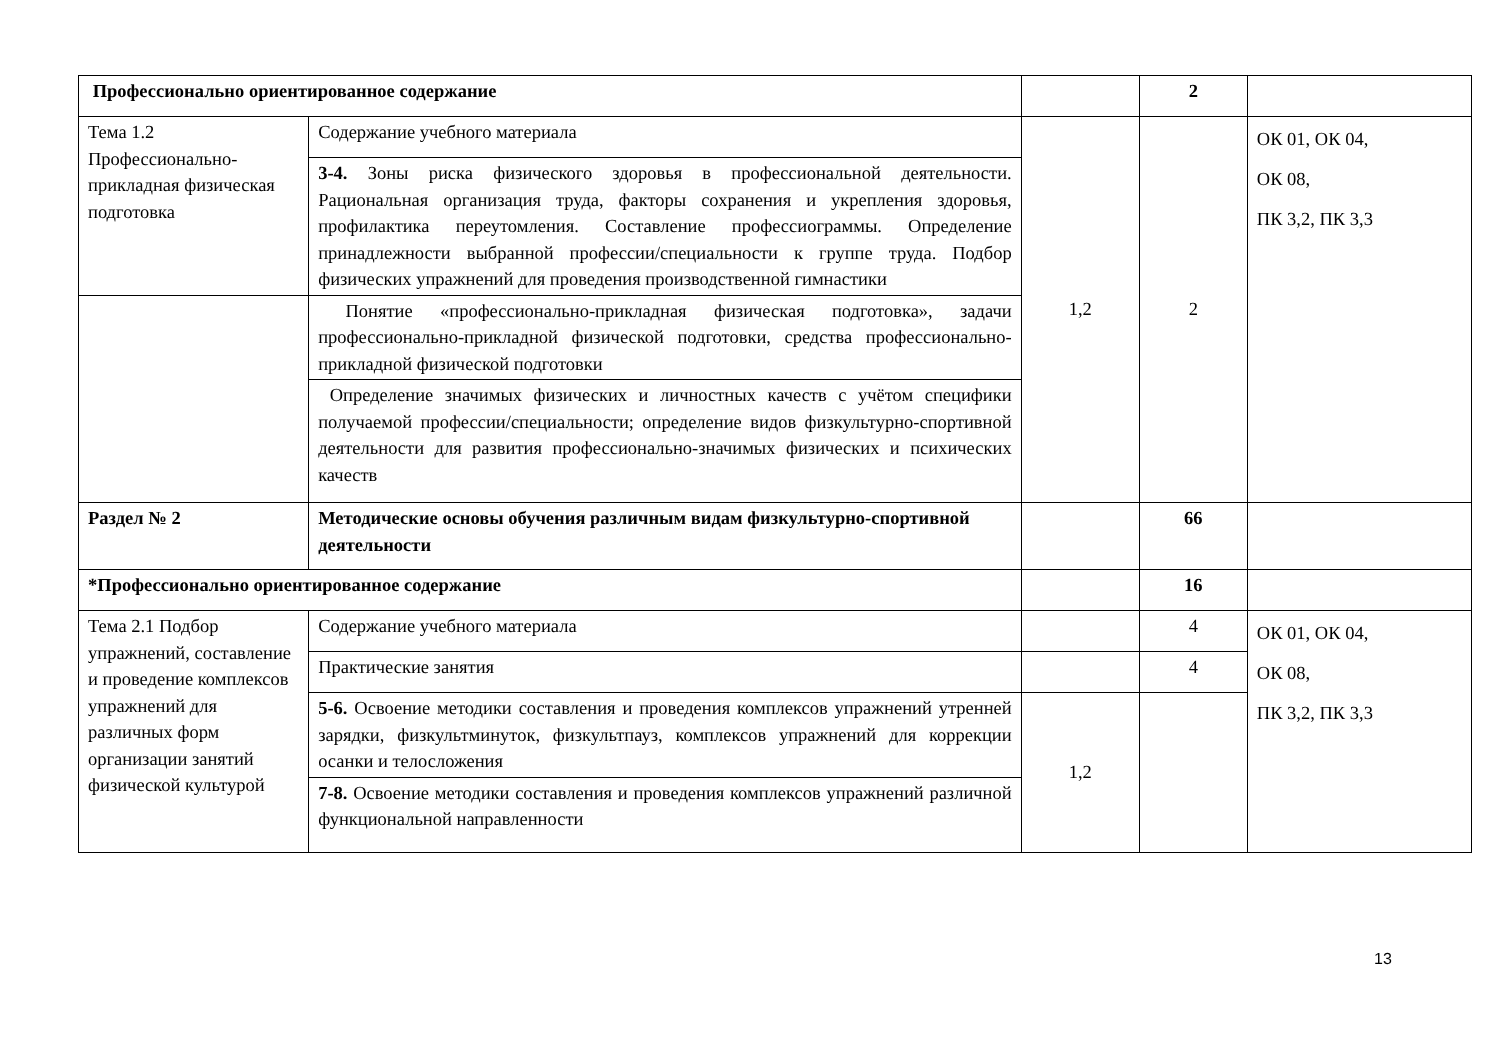| Профессионально ориентированное содержание | | | 2 | |
| Тема 1.2 Профессионально-прикладная физическая подготовка | Содержание учебного материала | 1,2 | 2 | ОК 01, ОК 04, ОК 08, ПК 3,2, ПК 3,3 |
| | 3-4. Зоны риска физического здоровья в профессиональной деятельности. Рациональная организация труда, факторы сохранения и укрепления здоровья, профилактика переутомления. Составление профессиограммы. Определение принадлежности выбранной профессии/специальности к группе труда. Подбор физических упражнений для проведения производственной гимнастики | | | |
| | Понятие «профессионально-прикладная физическая подготовка», задачи профессионально-прикладной физической подготовки, средства профессионально-прикладной физической подготовки | | | |
| | Определение значимых физических и личностных качеств с учётом специфики получаемой профессии/специальности; определение видов физкультурно-спортивной деятельности для развития профессионально-значимых физических и психических качеств | | | |
| Раздел № 2 | Методические основы обучения различным видам физкультурно-спортивной деятельности | | 66 | |
| *Профессионально ориентированное содержание | | | 16 | |
| Тема 2.1 Подбор упражнений, составление и проведение комплексов упражнений для различных форм организации занятий физической культурой | Содержание учебного материала | | 4 | ОК 01, ОК 04, ОК 08, ПК 3,2, ПК 3,3 |
| | Практические занятия | | 4 | |
| | 5-6. Освоение методики составления и проведения комплексов упражнений утренней зарядки, физкультминуток, физкультпауз, комплексов упражнений для коррекции осанки и телосложения | 1,2 | | |
| | 7-8. Освоение методики составления и проведения комплексов упражнений различной функциональной направленности | | | |
13